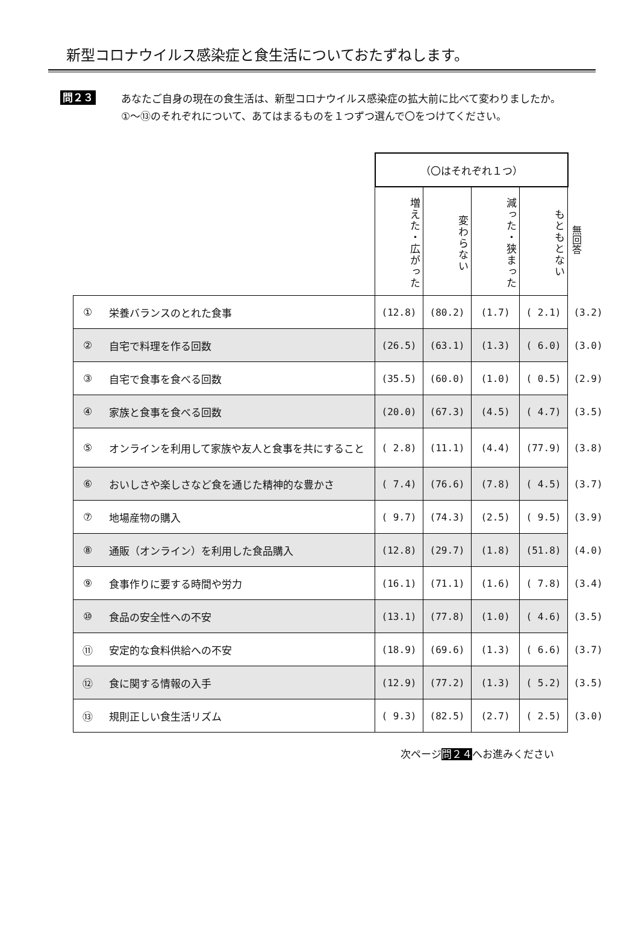新型コロナウイルス感染症と食生活についておたずねします。
問２３
あなたご自身の現在の食生活は、新型コロナウイルス感染症の拡大前に比べて変わりましたか。
①～⑬のそれぞれについて、あてはまるものを１つずつ選んで〇をつけてください。
| | | （〇はそれぞれ１つ） | | | | |
| | | 増えた・広がった | 変わらない | 減った・狭まった | もともとない | 無回答 |
| ① | 栄養バランスのとれた食事 | (12.8) | (80.2) | (1.7) | ( 2.1) | (3.2) |
| ② | 自宅で料理を作る回数 | (26.5) | (63.1) | (1.3) | ( 6.0) | (3.0) |
| ③ | 自宅で食事を食べる回数 | (35.5) | (60.0) | (1.0) | ( 0.5) | (2.9) |
| ④ | 家族と食事を食べる回数 | (20.0) | (67.3) | (4.5) | ( 4.7) | (3.5) |
| ⑤ | オンラインを利用して家族や友人と食事を共にすること | ( 2.8) | (11.1) | (4.4) | (77.9) | (3.8) |
| ⑥ | おいしさや楽しさなど食を通じた精神的な豊かさ | ( 7.4) | (76.6) | (7.8) | ( 4.5) | (3.7) |
| ⑦ | 地場産物の購入 | ( 9.7) | (74.3) | (2.5) | ( 9.5) | (3.9) |
| ⑧ | 通販（オンライン）を利用した食品購入 | (12.8) | (29.7) | (1.8) | (51.8) | (4.0) |
| ⑨ | 食事作りに要する時間や労力 | (16.1) | (71.1) | (1.6) | ( 7.8) | (3.4) |
| ⑩ | 食品の安全性への不安 | (13.1) | (77.8) | (1.0) | ( 4.6) | (3.5) |
| ⑪ | 安定的な食料供給への不安 | (18.9) | (69.6) | (1.3) | ( 6.6) | (3.7) |
| ⑫ | 食に関する情報の入手 | (12.9) | (77.2) | (1.3) | ( 5.2) | (3.5) |
| ⑬ | 規則正しい食生活リズム | ( 9.3) | (82.5) | (2.7) | ( 2.5) | (3.0) |
次ページ問２４へお進みください